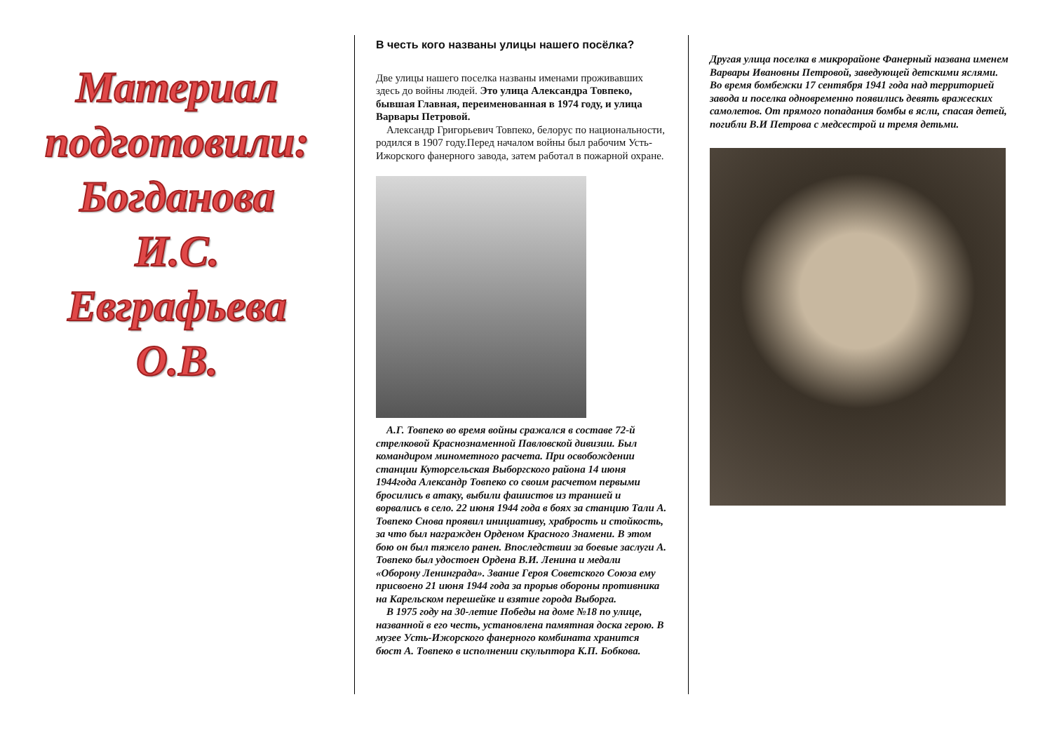Материал
подготовили:
Богданова
И.С.
Евграфьева
О.В.
В честь кого названы улицы нашего посёлка?
Две улицы нашего поселка названы именами проживавших здесь до войны людей. Это улица Александра Товпеко, бывшая Главная, переименованная в 1974 году, и улица Варвары Петровой.
Александр Григорьевич Товпеко, белорус по национальности, родился в 1907 году.Перед началом войны был рабочим Усть-Ижорского фанерного завода, затем работал в пожарной охране.
А.Г. Товпеко во время войны сражался в составе 72-й стрелковой Краснознаменной Павловской дивизии. Был командиром минометного расчета. При освобождении станции Куторсельская Выборгского района 14 июня 1944года Александр Товпеко со своим расчетом первыми бросились в атаку, выбили фашистов из траншей и ворвались в село. 22 июня 1944 года в боях за станцию Тали А. Товпеко Снова проявил инициативу, храбрость и стойкость, за что был награжден Орденом Красного Знамени. В этом бою он был тяжело ранен. Впоследствии за боевые заслуги А. Товпеко был удостоен Ордена В.И. Ленина и медали «Оборону Ленинграда». Звание Героя Советского Союза ему присвоено 21 июня 1944 года за прорыв обороны противника на Карельском перешейке и взятие города Выборга.
В 1975 году на 30-летие Победы на доме №18 по улице, названной в его честь, установлена памятная доска герою. В музее Усть-Ижорского фанерного комбината хранится бюст А. Товпеко в исполнении скульптора К.П. Бобкова.
Другая улица поселка в микрорайоне Фанерный названа именем Варвары Ивановны Петровой, заведующей детскими яслями. Во время бомбежки 17 сентября 1941 года над территорией завода и поселка одновременно появились девять вражеских самолетов. От прямого попадания бомбы в ясли, спасая детей, погибли В.И Петрова с медсестрой и тремя детьми.